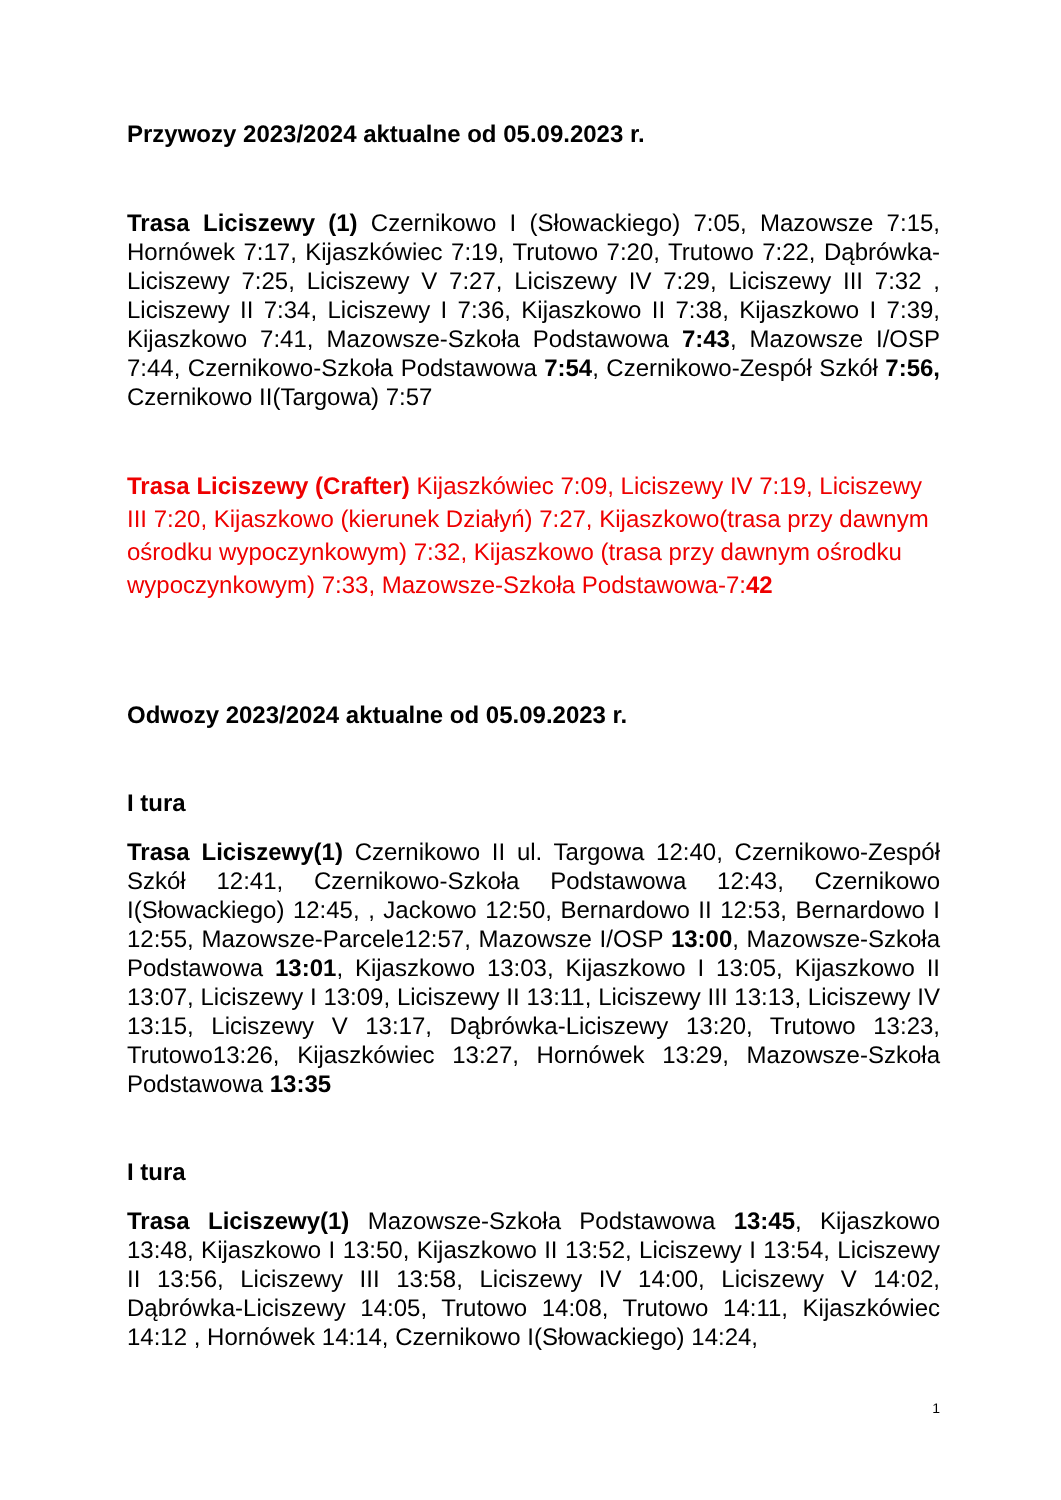Przywozy 2023/2024 aktualne od 05.09.2023 r.
Trasa Liciszewy (1) Czernikowo I (Słowackiego) 7:05, Mazowsze 7:15, Hornówek 7:17, Kijaszkówiec 7:19, Trutowo 7:20, Trutowo 7:22, Dąbrówka-Liciszewy 7:25, Liciszewy V 7:27, Liciszewy IV 7:29, Liciszewy III 7:32 , Liciszewy II 7:34, Liciszewy I 7:36, Kijaszkowo II 7:38, Kijaszkowo I 7:39, Kijaszkowo 7:41, Mazowsze-Szkoła Podstawowa 7:43, Mazowsze I/OSP 7:44, Czernikowo-Szkoła Podstawowa 7:54, Czernikowo-Zespół Szkół 7:56, Czernikowo II(Targowa) 7:57
Trasa Liciszewy (Crafter) Kijaszkówiec 7:09, Liciszewy IV 7:19, Liciszewy III 7:20, Kijaszkowo (kierunek Działyń) 7:27, Kijaszkowo(trasa przy dawnym ośrodku wypoczynkowym) 7:32, Kijaszkowo (trasa przy dawnym ośrodku wypoczynkowym) 7:33, Mazowsze-Szkoła Podstawowa-7:42
Odwozy 2023/2024 aktualne od 05.09.2023 r.
I tura
Trasa Liciszewy(1) Czernikowo II ul. Targowa 12:40, Czernikowo-Zespół Szkół 12:41, Czernikowo-Szkoła Podstawowa 12:43, Czernikowo I(Słowackiego) 12:45, , Jackowo 12:50, Bernardowo II 12:53, Bernardowo I 12:55, Mazowsze-Parcele12:57, Mazowsze I/OSP 13:00, Mazowsze-Szkoła Podstawowa 13:01, Kijaszkowo 13:03, Kijaszkowo I 13:05, Kijaszkowo II 13:07, Liciszewy I 13:09, Liciszewy II 13:11, Liciszewy III 13:13, Liciszewy IV 13:15, Liciszewy V 13:17, Dąbrówka-Liciszewy 13:20, Trutowo 13:23, Trutowo13:26, Kijaszkówiec 13:27, Hornówek 13:29, Mazowsze-Szkoła Podstawowa 13:35
I tura
Trasa Liciszewy(1) Mazowsze-Szkoła Podstawowa 13:45, Kijaszkowo 13:48, Kijaszkowo I 13:50, Kijaszkowo II 13:52, Liciszewy I 13:54, Liciszewy II 13:56, Liciszewy III 13:58, Liciszewy IV 14:00, Liciszewy V 14:02, Dąbrówka-Liciszewy 14:05, Trutowo 14:08, Trutowo 14:11, Kijaszkówiec 14:12 , Hornówek 14:14, Czernikowo I(Słowackiego) 14:24,
1